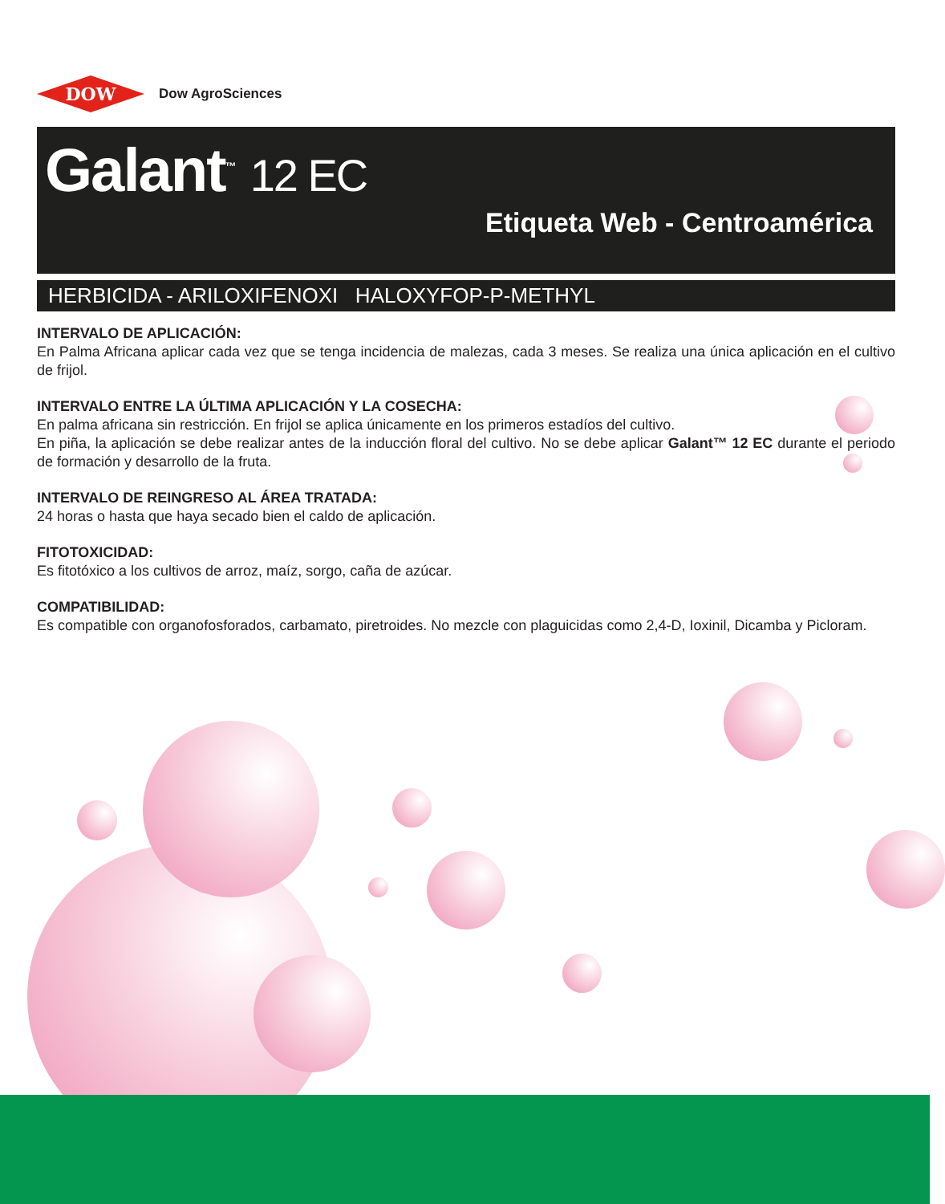DOW
Dow AgroSciences
Galant<sup>™</sup> 12 EC
Etiqueta Web - Centroamérica
HERBICIDA - ARILOXIFENOXI HALOXYFOP-P-METHYL
INTERVALO DE APLICACIÓN:
En Palma Africana aplicar cada vez que se tenga incidencia de malezas, cada 3 meses. Se realiza una única aplicación en el cultivo de frijol.
INTERVALO ENTRE LA ÚLTIMA APLICACIÓN Y LA COSECHA:
En palma africana sin restricción. En frijol se aplica únicamente en los primeros estadíos del cultivo.
En piña, la aplicación se debe realizar antes de la inducción floral del cultivo. No se debe aplicar Galant™ 12 EC durante el periodo de formación y desarrollo de la fruta.
INTERVALO DE REINGRESO AL ÁREA TRATADA:
24 horas o hasta que haya secado bien el caldo de aplicación.
FITOTOXICIDAD:
Es fitotóxico a los cultivos de arroz, maíz, sorgo, caña de azúcar.
COMPATIBILIDAD:
Es compatible con organofosforados, carbamato, piretroides. No mezcle con plaguicidas como 2,4-D, Ioxinil, Dicamba y Picloram.